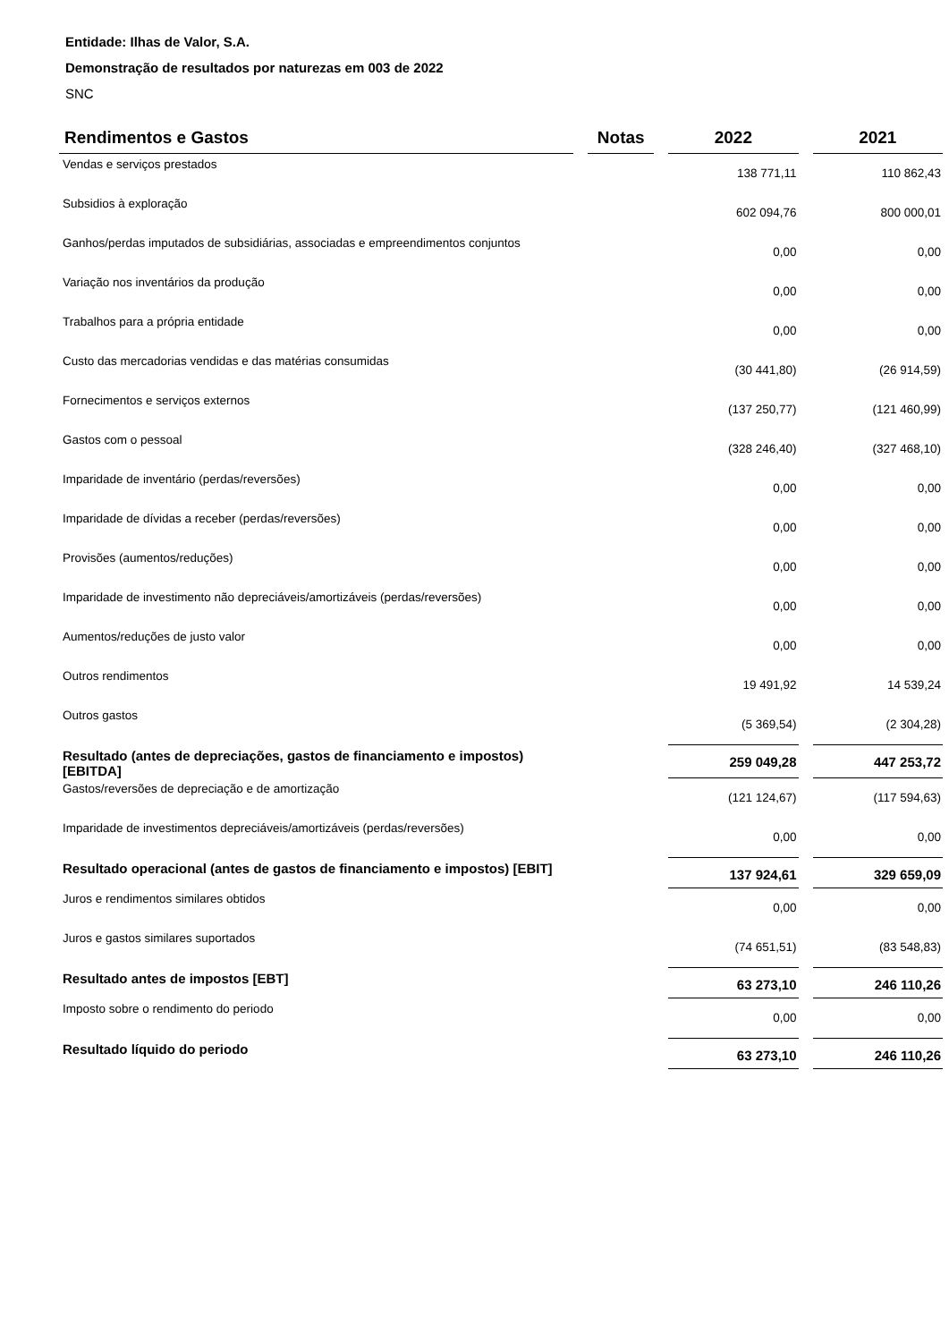Entidade: Ilhas de Valor, S.A.
Demonstração de resultados por naturezas em 003 de 2022
SNC
| Rendimentos e Gastos | Notas | 2022 | 2021 |
| --- | --- | --- | --- |
| Vendas e serviços prestados | | 138 771,11 | 110 862,43 |
| Subsidios à exploração | | 602 094,76 | 800 000,01 |
| Ganhos/perdas imputados de subsidiárias, associadas e empreendimentos conjuntos | | 0,00 | 0,00 |
| Variação nos inventários da produção | | 0,00 | 0,00 |
| Trabalhos para a própria entidade | | 0,00 | 0,00 |
| Custo das mercadorias vendidas e das matérias consumidas | | (30 441,80) | (26 914,59) |
| Fornecimentos e serviços externos | | (137 250,77) | (121 460,99) |
| Gastos com o pessoal | | (328 246,40) | (327 468,10) |
| Imparidade de inventário (perdas/reversões) | | 0,00 | 0,00 |
| Imparidade de dívidas a receber (perdas/reversões) | | 0,00 | 0,00 |
| Provisões (aumentos/reduções) | | 0,00 | 0,00 |
| Imparidade de investimento não depreciáveis/amortizáveis (perdas/reversões) | | 0,00 | 0,00 |
| Aumentos/reduções de justo valor | | 0,00 | 0,00 |
| Outros rendimentos | | 19 491,92 | 14 539,24 |
| Outros gastos | | (5 369,54) | (2 304,28) |
| Resultado (antes de depreciações, gastos de financiamento e impostos) [EBITDA] | | 259 049,28 | 447 253,72 |
| Gastos/reversões de depreciação e de amortização | | (121 124,67) | (117 594,63) |
| Imparidade de investimentos depreciáveis/amortizáveis (perdas/reversões) | | 0,00 | 0,00 |
| Resultado operacional (antes de gastos de financiamento e impostos) [EBIT] | | 137 924,61 | 329 659,09 |
| Juros e rendimentos similares obtidos | | 0,00 | 0,00 |
| Juros e gastos similares suportados | | (74 651,51) | (83 548,83) |
| Resultado antes de impostos [EBT] | | 63 273,10 | 246 110,26 |
| Imposto sobre o rendimento do periodo | | 0,00 | 0,00 |
| Resultado líquido do periodo | | 63 273,10 | 246 110,26 |